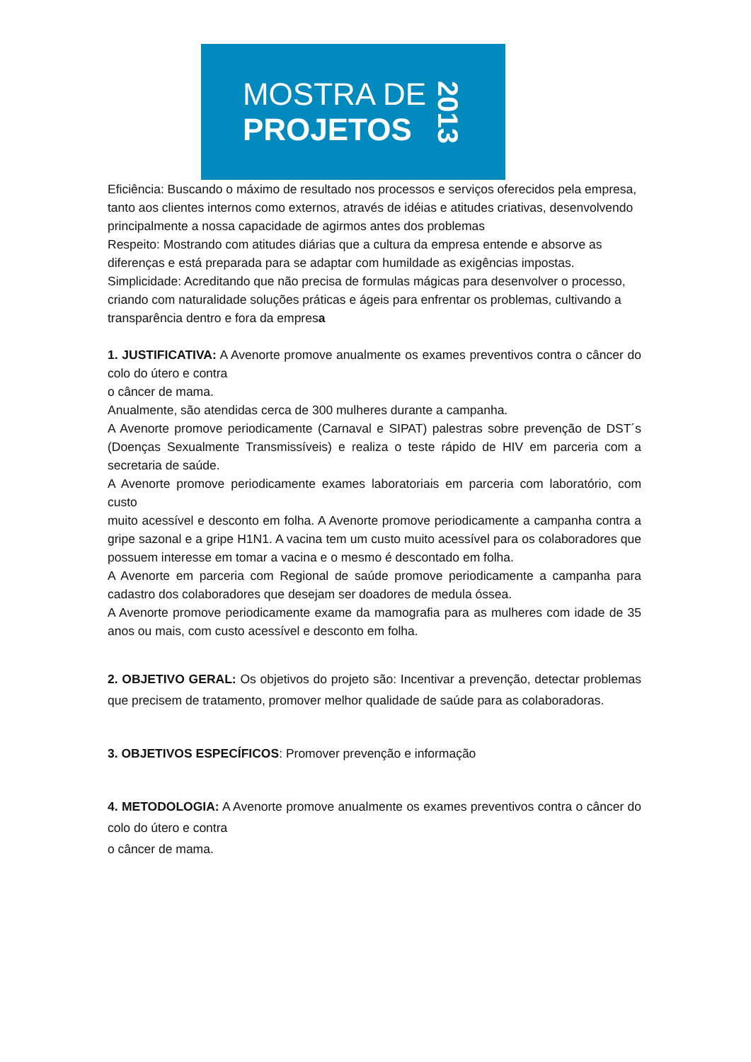MOSTRA DE
PROJETOS
2013
Eficiência: Buscando o máximo de resultado nos processos e serviços oferecidos pela empresa,
tanto aos clientes internos como externos, através de idéias e atitudes criativas, desenvolvendo
principalmente a nossa capacidade de agirmos antes dos problemas
Respeito: Mostrando com atitudes diárias que a cultura da empresa entende e absorve as
diferenças e está preparada para se adaptar com humildade as exigências impostas.
Simplicidade: Acreditando que não precisa de formulas mágicas para desenvolver o processo,
criando com naturalidade soluções práticas e ágeis para enfrentar os problemas, cultivando a
transparência dentro e fora da empresa
1. JUSTIFICATIVA: A Avenorte promove anualmente os exames preventivos contra o câncer do colo do útero e contra
o câncer de mama.
Anualmente, são atendidas cerca de 300 mulheres durante a campanha.
A Avenorte promove periodicamente (Carnaval e SIPAT) palestras sobre prevenção de DST´s (Doenças Sexualmente Transmissíveis) e realiza o teste rápido de HIV em parceria com a secretaria de saúde.
A Avenorte promove periodicamente exames laboratoriais em parceria com laboratório, com custo
muito acessível e desconto em folha. A Avenorte promove periodicamente a campanha contra a gripe sazonal e a gripe H1N1. A vacina tem um custo muito acessível para os colaboradores que possuem interesse em tomar a vacina e o mesmo é descontado em folha.
A Avenorte em parceria com Regional de saúde promove periodicamente a campanha para cadastro dos colaboradores que desejam ser doadores de medula óssea.
A Avenorte promove periodicamente exame da mamografia para as mulheres com idade de 35 anos ou mais, com custo acessível e desconto em folha.
2. OBJETIVO GERAL: Os objetivos do projeto são: Incentivar a prevenção, detectar problemas que precisem de tratamento, promover melhor qualidade de saúde para as colaboradoras.
3. OBJETIVOS ESPECÍFICOS: Promover prevenção e informação
4. METODOLOGIA: A Avenorte promove anualmente os exames preventivos contra o câncer do colo do útero e contra
o câncer de mama.